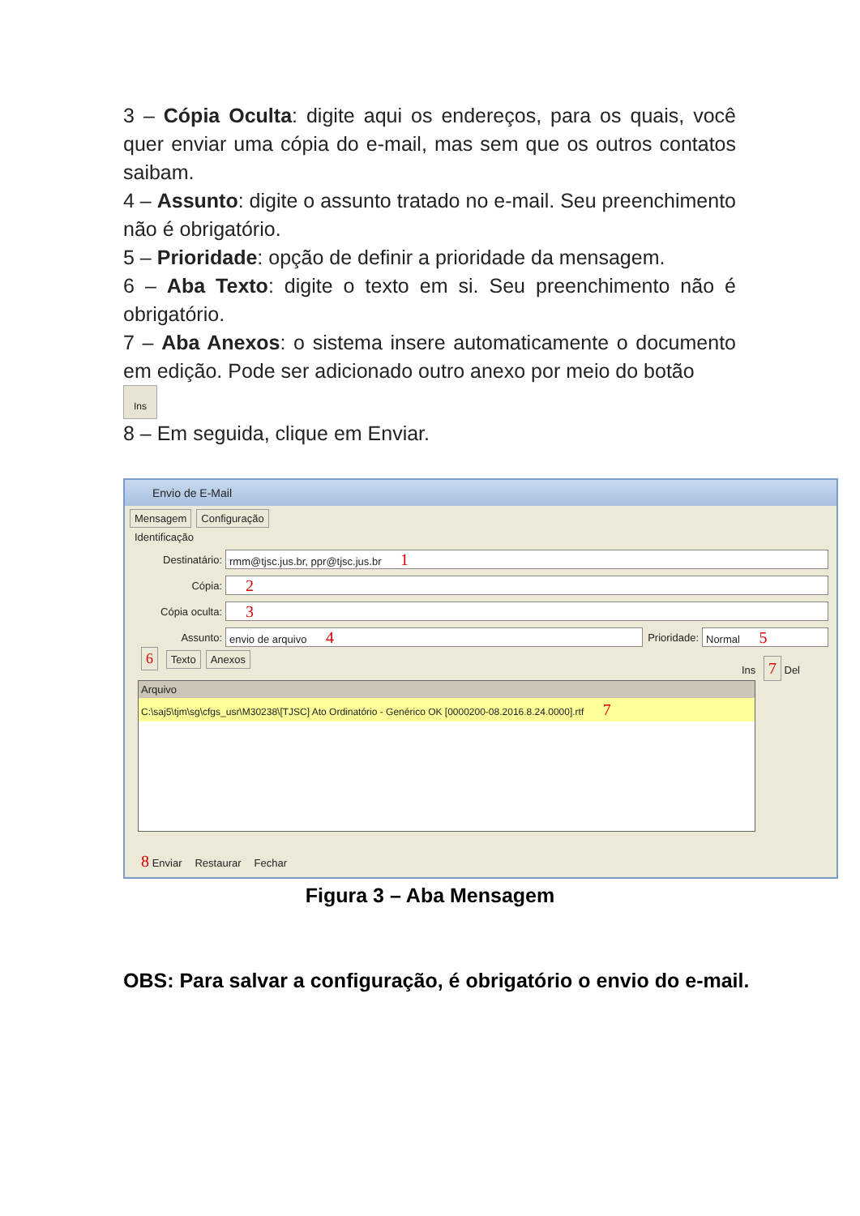3 – Cópia Oculta: digite aqui os endereços, para os quais, você quer enviar uma cópia do e-mail, mas sem que os outros contatos saibam.
4 – Assunto: digite o assunto tratado no e-mail. Seu preenchimento não é obrigatório.
5 – Prioridade: opção de definir a prioridade da mensagem.
6 – Aba Texto: digite o texto em si. Seu preenchimento não é obrigatório.
7 – Aba Anexos: o sistema insere automaticamente o documento em edição. Pode ser adicionado outro anexo por meio do botão
Ins
8 – Em seguida, clique em Enviar.
Envio de E-Mail
Mensagem Configuração
Identificação
Destinatário:
rmm@tjsc.jus.br, ppr@tjsc.jus.br 1
Cópia:
2
Cópia oculta:
3
Assunto:
envio de arquivo 4
Prioridade:
Normal 5
6 Texto Anexos Ins 7 Del
Arquivo
C:\saj5\tjm\sg\cfgs_usr\M30238\[TJSC] Ato Ordinatório - Genérico OK [0000200-08.2016.8.24.0000].rtf 7
8 Enviar Restaurar Fechar
Figura 3 – Aba Mensagem
OBS: Para salvar a configuração, é obrigatório o envio do e-mail.